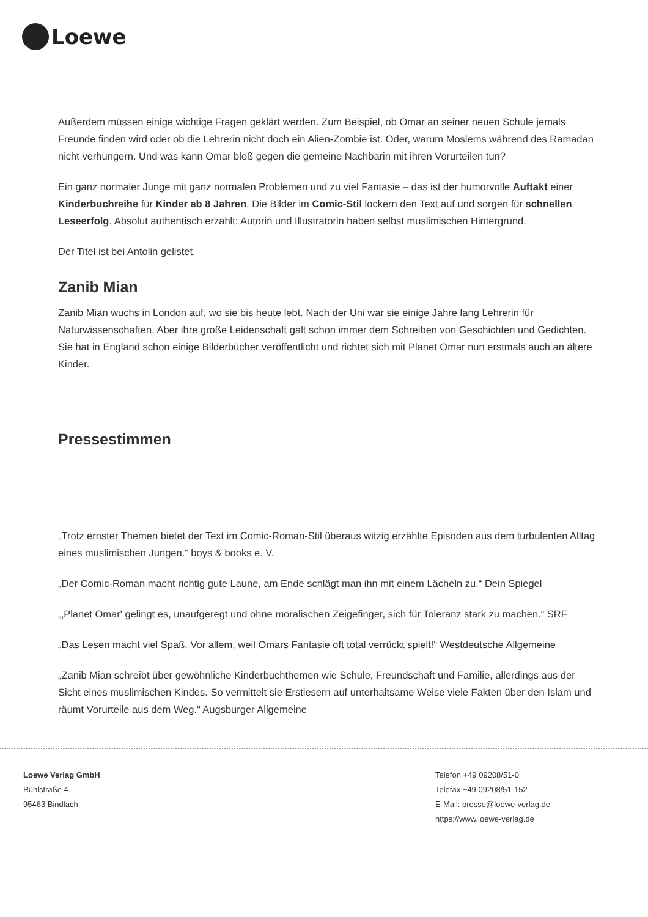Loewe
Außerdem müssen einige wichtige Fragen geklärt werden. Zum Beispiel, ob Omar an seiner neuen Schule jemals Freunde finden wird oder ob die Lehrerin nicht doch ein Alien-Zombie ist. Oder, warum Moslems während des Ramadan nicht verhungern. Und was kann Omar bloß gegen die gemeine Nachbarin mit ihren Vorurteilen tun?
Ein ganz normaler Junge mit ganz normalen Problemen und zu viel Fantasie – das ist der humorvolle Auftakt einer Kinderbuchreihe für Kinder ab 8 Jahren. Die Bilder im Comic-Stil lockern den Text auf und sorgen für schnellen Leseerfolg. Absolut authentisch erzählt: Autorin und Illustratorin haben selbst muslimischen Hintergrund.
Der Titel ist bei Antolin gelistet.
Zanib Mian
Zanib Mian wuchs in London auf, wo sie bis heute lebt. Nach der Uni war sie einige Jahre lang Lehrerin für Naturwissenschaften. Aber ihre große Leidenschaft galt schon immer dem Schreiben von Geschichten und Gedichten. Sie hat in England schon einige Bilderbücher veröffentlicht und richtet sich mit Planet Omar nun erstmals auch an ältere Kinder.
Pressestimmen
„Trotz ernster Themen bietet der Text im Comic-Roman-Stil überaus witzig erzählte Episoden aus dem turbulenten Alltag eines muslimischen Jungen.“ boys & books e. V.
„Der Comic-Roman macht richtig gute Laune, am Ende schlägt man ihn mit einem Lächeln zu.“ Dein Spiegel
„‚Planet Omar' gelingt es, unaufgeregt und ohne moralischen Zeigefinger, sich für Toleranz stark zu machen.“ SRF
„Das Lesen macht viel Spaß. Vor allem, weil Omars Fantasie oft total verrückt spielt!“ Westdeutsche Allgemeine
„Zanib Mian schreibt über gewöhnliche Kinderbuchthemen wie Schule, Freundschaft und Familie, allerdings aus der Sicht eines muslimischen Kindes. So vermittelt sie Erstlesern auf unterhaltsame Weise viele Fakten über den Islam und räumt Vorurteile aus dem Weg.“ Augsburger Allgemeine
Loewe Verlag GmbH
Bühlstraße 4
95463 Bindlach
Telefon +49 09208/51-0
Telefax +49 09208/51-152
E-Mail: presse@loewe-verlag.de
https://www.loewe-verlag.de